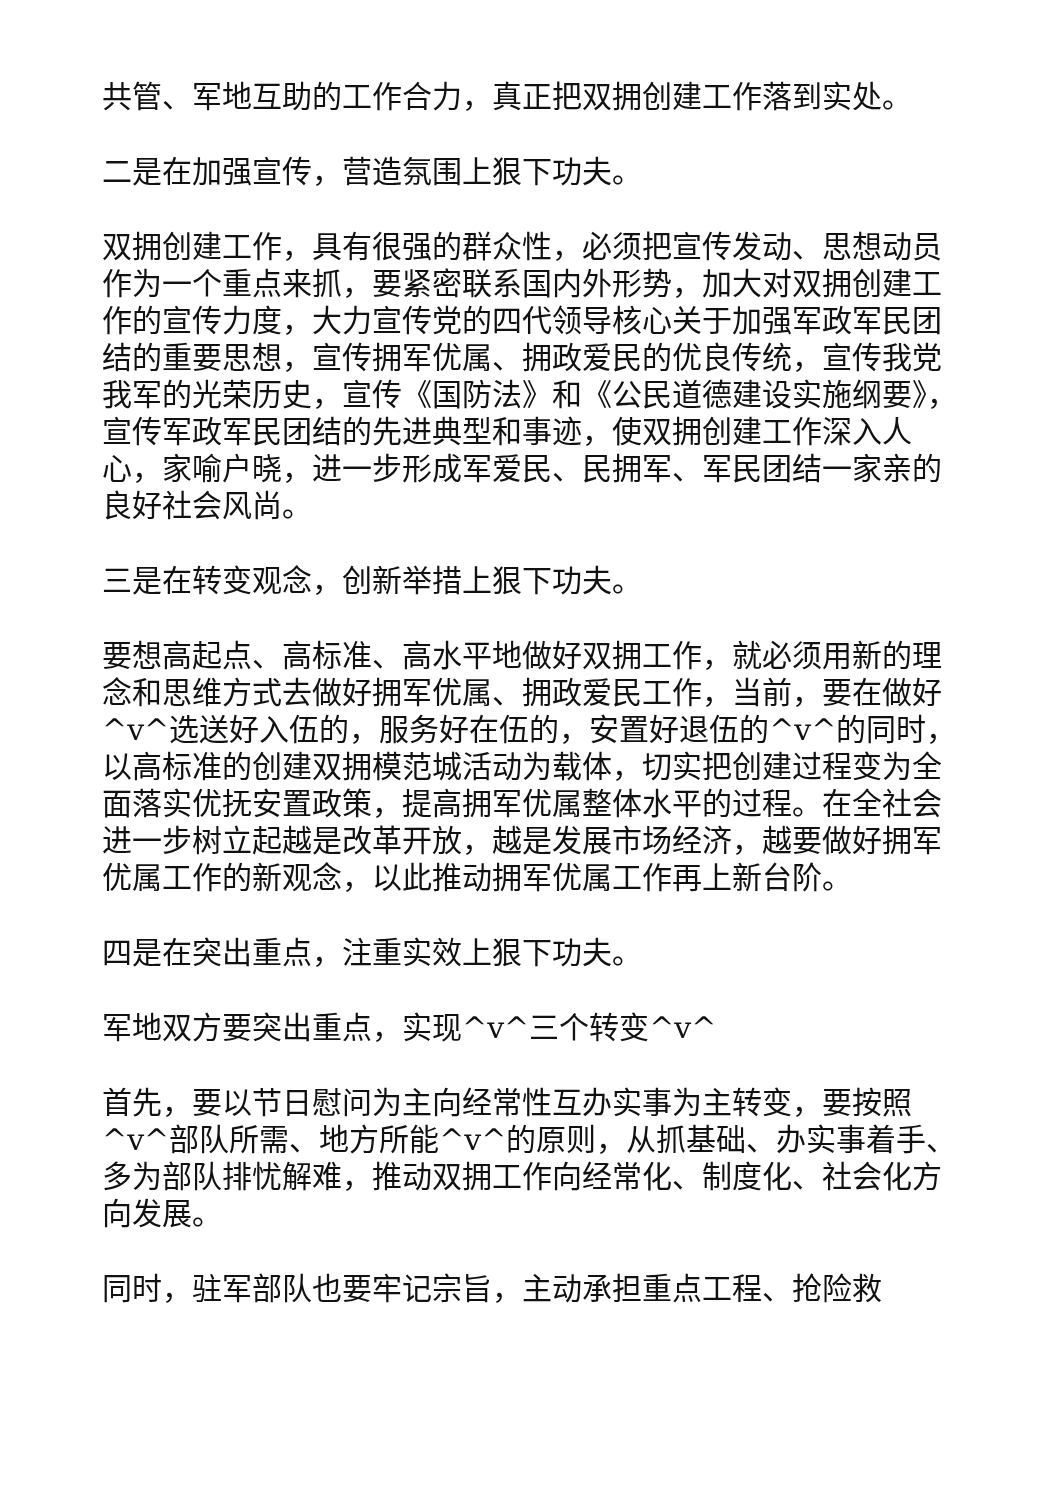共管、军地互助的工作合力，真正把双拥创建工作落到实处。
二是在加强宣传，营造氛围上狠下功夫。
双拥创建工作，具有很强的群众性，必须把宣传发动、思想动员作为一个重点来抓，要紧密联系国内外形势，加大对双拥创建工作的宣传力度，大力宣传党的四代领导核心关于加强军政军民团结的重要思想，宣传拥军优属、拥政爱民的优良传统，宣传我党我军的光荣历史，宣传《国防法》和《公民道德建设实施纲要》，宣传军政军民团结的先进典型和事迹，使双拥创建工作深入人心，家喻户晓，进一步形成军爱民、民拥军、军民团结一家亲的良好社会风尚。
三是在转变观念，创新举措上狠下功夫。
要想高起点、高标准、高水平地做好双拥工作，就必须用新的理念和思维方式去做好拥军优属、拥政爱民工作，当前，要在做好^v^选送好入伍的，服务好在伍的，安置好退伍的^v^的同时，以高标准的创建双拥模范城活动为载体，切实把创建过程变为全面落实优抚安置政策，提高拥军优属整体水平的过程。在全社会进一步树立起越是改革开放，越是发展市场经济，越要做好拥军优属工作的新观念，以此推动拥军优属工作再上新台阶。
四是在突出重点，注重实效上狠下功夫。
军地双方要突出重点，实现^v^三个转变^v^
首先，要以节日慰问为主向经常性互办实事为主转变，要按照^v^部队所需、地方所能^v^的原则，从抓基础、办实事着手、多为部队排忧解难，推动双拥工作向经常化、制度化、社会化方向发展。
同时，驻军部队也要牢记宗旨，主动承担重点工程、抢险救